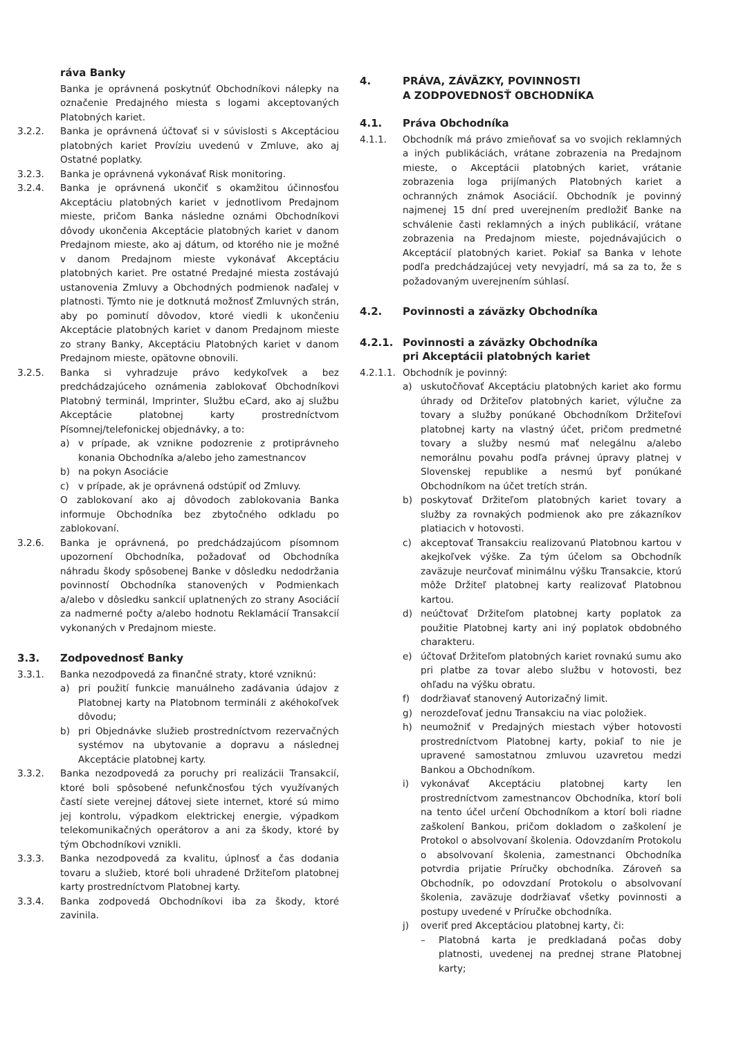ráva Banky
Banka je oprávnená poskytnúť Obchodníkovi nálepky na označenie Predajného miesta s logami akceptovaných Platobných kariet.
3.2.2. Banka je oprávnená účtovať si v súvislosti s Akceptáciou platobných kariet Províziu uvedenú v Zmluve, ako aj Ostatné poplatky.
3.2.3. Banka je oprávnená vykonávať Risk monitoring.
3.2.4. Banka je oprávnená ukončiť s okamžitou účinnosťou Akceptáciu platobných kariet v jednotlivom Predajnom mieste, pričom Banka následne oznámi Obchodníkovi dôvody ukončenia Akceptácie platobných kariet v danom Predajnom mieste, ako aj dátum, od ktorého nie je možné v danom Predajnom mieste vykonávať Akceptáciu platobných kariet. Pre ostatné Predajné miesta zostávajú ustanovenia Zmluvy a Obchodných podmienok naďalej v platnosti. Týmto nie je dotknutá možnosť Zmluvných strán, aby po pominutí dôvodov, ktoré viedli k ukončeniu Akceptácie platobných kariet v danom Predajnom mieste zo strany Banky, Akceptáciu Platobných kariet v danom Predajnom mieste, opätovne obnovili.
3.2.5. Banka si vyhradzuje právo kedykoľvek a bez predchádzajúceho oznámenia zablokovať Obchodníkovi Platobný terminál, Imprinter, Službu eCard, ako aj službu Akceptácie platobnej karty prostredníctvom Písomnej/telefonickej objednávky, a to:
a) v prípade, ak vznikne podozrenie z protiprávneho konania Obchodníka a/alebo jeho zamestnancov
b) na pokyn Asociácie
c) v prípade, ak je oprávnená odstúpiť od Zmluvy.
O zablokovaní ako aj dôvodoch zablokovania Banka informuje Obchodníka bez zbytočného odkladu po zablokovaní.
3.2.6. Banka je oprávnená, po predchádzajúcom písomnom upozornení Obchodníka, požadovať od Obchodníka náhradu škody spôsobenej Banke v dôsledku nedodržania povinností Obchodníka stanovených v Podmienkach a/alebo v dôsledku sankcií uplatnených zo strany Asociácií za nadmerné počty a/alebo hodnotu Reklamácií Transakcií vykonaných v Predajnom mieste.
3.3. Zodpovednosť Banky
3.3.1. Banka nezodpovedá za finančné straty, ktoré vzniknú:
a) pri použití funkcie manuálneho zadávania údajov z Platobnej karty na Platobnom termináli z akéhokoľvek dôvodu;
b) pri Objednávke služieb prostredníctvom rezervačných systémov na ubytovanie a dopravu a následnej Akceptácie platobnej karty.
3.3.2. Banka nezodpovedá za poruchy pri realizácii Transakcií, ktoré boli spôsobené nefunkčnosťou tých využívaných častí siete verejnej dátovej siete internet, ktoré sú mimo jej kontrolu, výpadkom elektrickej energie, výpadkom telekomunikačných operátorov a ani za škody, ktoré by tým Obchodníkovi vznikli.
3.3.3. Banka nezodpovedá za kvalitu, úplnosť a čas dodania tovaru a služieb, ktoré boli uhradené Držiteľom platobnej karty prostredníctvom Platobnej karty.
3.3.4. Banka zodpovedá Obchodníkovi iba za škody, ktoré zavinila.
4. PRÁVA, ZÁVÄZKY, POVINNOSTI
A ZODPOVEDNOSŤ OBCHODNÍKA
4.1. Práva Obchodníka
4.1.1. Obchodník má právo zmieňovať sa vo svojich reklamných a iných publikáciách, vrátane zobrazenia na Predajnom mieste, o Akceptácii platobných kariet, vrátanie zobrazenia loga prijímaných Platobných kariet a ochranných známok Asociácií. Obchodník je povinný najmenej 15 dní pred uverejnením predložiť Banke na schválenie časti reklamných a iných publikácií, vrátane zobrazenia na Predajnom mieste, pojednávajúcich o Akceptácií platobných kariet. Pokiaľ sa Banka v lehote podľa predchádzajúcej vety nevyjadrí, má sa za to, že s požadovaným uverejnením súhlasí.
4.2. Povinnosti a záväzky Obchodníka
4.2.1. Povinnosti a záväzky Obchodníka
pri Akceptácii platobných kariet
4.2.1.1. Obchodník je povinný:
a) uskutočňovať Akceptáciu platobných kariet ako formu úhrady od Držiteľov platobných kariet, výlučne za tovary a služby ponúkané Obchodníkom Držiteľovi platobnej karty na vlastný účet, pričom predmetné tovary a služby nesmú mať nelegálnu a/alebo nemorálnu povahu podľa právnej úpravy platnej v Slovenskej republike a nesmú byť ponúkané Obchodníkom na účet tretích strán.
b) poskytovať Držiteľom platobných kariet tovary a služby za rovnakých podmienok ako pre zákazníkov platiacich v hotovosti.
c) akceptovať Transakciu realizovanú Platobnou kartou v akejkoľvek výške. Za tým účelom sa Obchodník zaväzuje neurčovať minimálnu výšku Transakcie, ktorú môže Držiteľ platobnej karty realizovať Platobnou kartou.
d) neúčtovať Držiteľom platobnej karty poplatok za použitie Platobnej karty ani iný poplatok obdobného charakteru.
e) účtovať Držiteľom platobných kariet rovnakú sumu ako pri platbe za tovar alebo službu v hotovosti, bez ohľadu na výšku obratu.
f) dodržiavať stanovený Autorizačný limit.
g) nerozdeľovať jednu Transakciu na viac položiek.
h) neumožniť v Predajných miestach výber hotovosti prostredníctvom Platobnej karty, pokiaľ to nie je upravené samostatnou zmluvou uzavretou medzi Bankou a Obchodníkom.
i) vykonávať Akceptáciu platobnej karty len prostredníctvom zamestnancov Obchodníka, ktorí boli na tento účel určení Obchodníkom a ktorí boli riadne zaškolení Bankou, pričom dokladom o zaškolení je Protokol o absolvovaní školenia. Odovzdaním Protokolu o absolvovaní školenia, zamestnanci Obchodníka potvrdia prijatie Príručky obchodníka. Zároveň sa Obchodník, po odovzdaní Protokolu o absolvovaní školenia, zaväzuje dodržiavať všetky povinnosti a postupy uvedené v Príručke obchodníka.
j) overiť pred Akceptáciou platobnej karty, či:
– Platobná karta je predkladaná počas doby platnosti, uvedenej na prednej strane Platobnej karty;